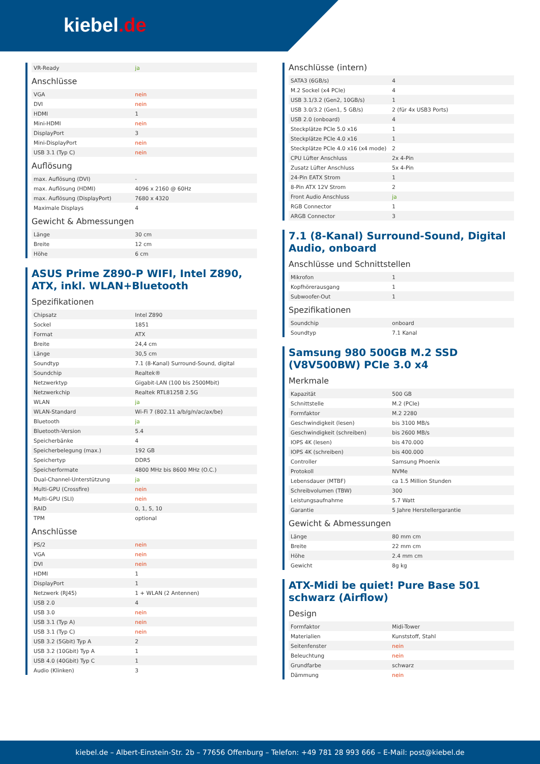kiebel.de
| VR-Ready | ja |
Anschlüsse
| VGA | nein |
| DVI | nein |
| HDMI | 1 |
| Mini-HDMI | nein |
| DisplayPort | 3 |
| Mini-DisplayPort | nein |
| USB 3.1 (Typ C) | nein |
Auflösung
| max. Auflösung (DVI) | - |
| max. Auflösung (HDMI) | 4096 x 2160 @ 60Hz |
| max. Auflösung (DisplayPort) | 7680 x 4320 |
| Maximale Displays | 4 |
Gewicht & Abmessungen
| Länge | 30 cm |
| Breite | 12 cm |
| Höhe | 6 cm |
ASUS Prime Z890-P WIFI, Intel Z890, ATX, inkl. WLAN+Bluetooth
Spezifikationen
| Chipsatz | Intel Z890 |
| Sockel | 1851 |
| Format | ATX |
| Breite | 24,4 cm |
| Länge | 30,5 cm |
| Soundtyp | 7.1 (8-Kanal) Surround-Sound, digital |
| Soundchip | Realtek® |
| Netzwerktyp | Gigabit-LAN (100 bis 2500Mbit) |
| Netzwerkchip | Realtek RTL8125B 2.5G |
| WLAN | ja |
| WLAN-Standard | Wi-Fi 7 (802.11 a/b/g/n/ac/ax/be) |
| Bluetooth | ja |
| Bluetooth-Version | 5.4 |
| Speicherbänke | 4 |
| Speicherbelegung (max.) | 192 GB |
| Speichertyp | DDR5 |
| Speicherformate | 4800 MHz bis 8600 MHz (O.C.) |
| Dual-Channel-Unterstützung | ja |
| Multi-GPU (Crossfire) | nein |
| Multi-GPU (SLI) | nein |
| RAID | 0, 1, 5, 10 |
| TPM | optional |
Anschlüsse
| PS/2 | nein |
| VGA | nein |
| DVI | nein |
| HDMI | 1 |
| DisplayPort | 1 |
| Netzwerk (RJ45) | 1 + WLAN (2 Antennen) |
| USB 2.0 | 4 |
| USB 3.0 | nein |
| USB 3.1 (Typ A) | nein |
| USB 3.1 (Typ C) | nein |
| USB 3.2 (5Gbit) Typ A | 2 |
| USB 3.2 (10Gbit) Typ A | 1 |
| USB 4.0 (40Gbit) Typ C | 1 |
| Audio (Klinken) | 3 |
Anschlüsse (intern)
| SATA3 (6GB/s) | 4 |
| M.2 Sockel (x4 PCIe) | 4 |
| USB 3.1/3.2 (Gen2, 10GB/s) | 1 |
| USB 3.0/3.2 (Gen1, 5 GB/s) | 2 (für 4x USB3 Ports) |
| USB 2.0 (onboard) | 4 |
| Steckplätze PCIe 5.0 x16 | 1 |
| Steckplätze PCIe 4.0 x16 | 1 |
| Steckplätze PCIe 4.0 x16 (x4 mode) | 2 |
| CPU Lüfter Anschluss | 2x 4-Pin |
| Zusatz Lüfter Anschluss | 5x 4-Pin |
| 24-Pin EATX Strom | 1 |
| 8-Pin ATX 12V Strom | 2 |
| Front Audio Anschluss | ja |
| RGB Connector | 1 |
| ARGB Connector | 3 |
7.1 (8-Kanal) Surround-Sound, Digital Audio, onboard
Anschlüsse und Schnittstellen
| Mikrofon | 1 |
| Kopfhörerausgang | 1 |
| Subwoofer-Out | 1 |
Spezifikationen
| Soundchip | onboard |
| Soundtyp | 7.1 Kanal |
Samsung 980 500GB M.2 SSD (V8V500BW) PCIe 3.0 x4
Merkmale
| Kapazität | 500 GB |
| Schnittstelle | M.2 (PCIe) |
| Formfaktor | M.2 2280 |
| Geschwindigkeit (lesen) | bis 3100 MB/s |
| Geschwindigkeit (schreiben) | bis 2600 MB/s |
| IOPS 4K (lesen) | bis 470.000 |
| IOPS 4K (schreiben) | bis 400.000 |
| Controller | Samsung Phoenix |
| Protokoll | NVMe |
| Lebensdauer (MTBF) | ca 1.5 Million Stunden |
| Schreibvolumen (TBW) | 300 |
| Leistungsaufnahme | 5.7 Watt |
| Garantie | 5 Jahre Herstellergarantie |
Gewicht & Abmessungen
| Länge | 80 mm cm |
| Breite | 22 mm cm |
| Höhe | 2.4 mm cm |
| Gewicht | 8g kg |
ATX-Midi be quiet! Pure Base 501 schwarz (Airflow)
Design
| Formfaktor | Midi-Tower |
| Materialien | Kunststoff, Stahl |
| Seitenfenster | nein |
| Beleuchtung | nein |
| Grundfarbe | schwarz |
| Dämmung | nein |
kiebel.de – Albert-Einstein-Str. 2b – 77656 Offenburg – Telefon: +49 781 28 993 666 – E-Mail: post@kiebel.de